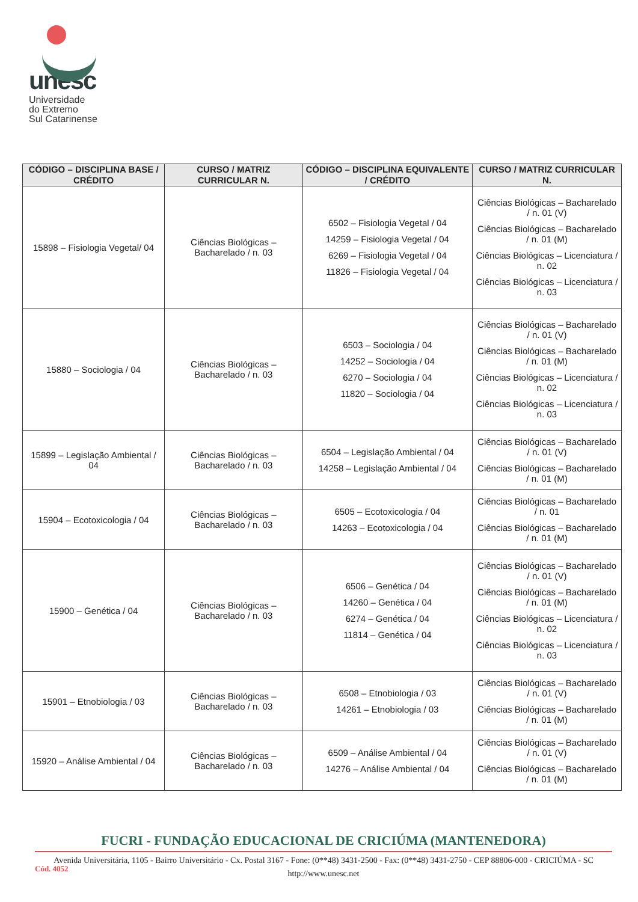unesc
Universidade
do Extremo
Sul Catarinense
| CÓDIGO – DISCIPLINA BASE / CRÉDITO | CURSO / MATRIZ CURRICULAR N. | CÓDIGO – DISCIPLINA EQUIVALENTE / CRÉDITO | CURSO / MATRIZ CURRICULAR N. |
| --- | --- | --- | --- |
| 15898 – Fisiologia Vegetal/ 04 | Ciências Biológicas – Bacharelado / n. 03 | 6502 – Fisiologia Vegetal / 04 14259 – Fisiologia Vegetal / 04 6269 – Fisiologia Vegetal / 04 11826 – Fisiologia Vegetal / 04 | Ciências Biológicas – Bacharelado / n. 01 (V) Ciências Biológicas – Bacharelado / n. 01 (M) Ciências Biológicas – Licenciatura / n. 02 Ciências Biológicas – Licenciatura / n. 03 |
| 15880 – Sociologia / 04 | Ciências Biológicas – Bacharelado / n. 03 | 6503 – Sociologia / 04 14252 – Sociologia / 04 6270 – Sociologia / 04 11820 – Sociologia / 04 | Ciências Biológicas – Bacharelado / n. 01 (V) Ciências Biológicas – Bacharelado / n. 01 (M) Ciências Biológicas – Licenciatura / n. 02 Ciências Biológicas – Licenciatura / n. 03 |
| 15899 – Legislação Ambiental / 04 | Ciências Biológicas – Bacharelado / n. 03 | 6504 – Legislação Ambiental / 04 14258 – Legislação Ambiental / 04 | Ciências Biológicas – Bacharelado / n. 01 (V) Ciências Biológicas – Bacharelado / n. 01 (M) |
| 15904 – Ecotoxicologia / 04 | Ciências Biológicas – Bacharelado / n. 03 | 6505 – Ecotoxicologia / 04 14263 – Ecotoxicologia / 04 | Ciências Biológicas – Bacharelado / n. 01 Ciências Biológicas – Bacharelado / n. 01 (M) |
| 15900 – Genética / 04 | Ciências Biológicas – Bacharelado / n. 03 | 6506 – Genética / 04 14260 – Genética / 04 6274 – Genética / 04 11814 – Genética / 04 | Ciências Biológicas – Bacharelado / n. 01 (V) Ciências Biológicas – Bacharelado / n. 01 (M) Ciências Biológicas – Licenciatura / n. 02 Ciências Biológicas – Licenciatura / n. 03 |
| 15901 – Etnobiologia / 03 | Ciências Biológicas – Bacharelado / n. 03 | 6508 – Etnobiologia / 03 14261 – Etnobiologia / 03 | Ciências Biológicas – Bacharelado / n. 01 (V) Ciências Biológicas – Bacharelado / n. 01 (M) |
| 15920 – Análise Ambiental / 04 | Ciências Biológicas – Bacharelado / n. 03 | 6509 – Análise Ambiental / 04 14276 – Análise Ambiental / 04 | Ciências Biológicas – Bacharelado / n. 01 (V) Ciências Biológicas – Bacharelado / n. 01 (M) |
FUCRI - FUNDAÇÃO EDUCACIONAL DE CRICIÚMA (MANTENEDORA)
Avenida Universitária, 1105 - Bairro Universitário - Cx. Postal 3167 - Fone: (0**48) 3431-2500 - Fax: (0**48) 3431-2750 - CEP 88806-000 - CRICIÚMA - SC
http://www.unesc.net
Cód. 4052